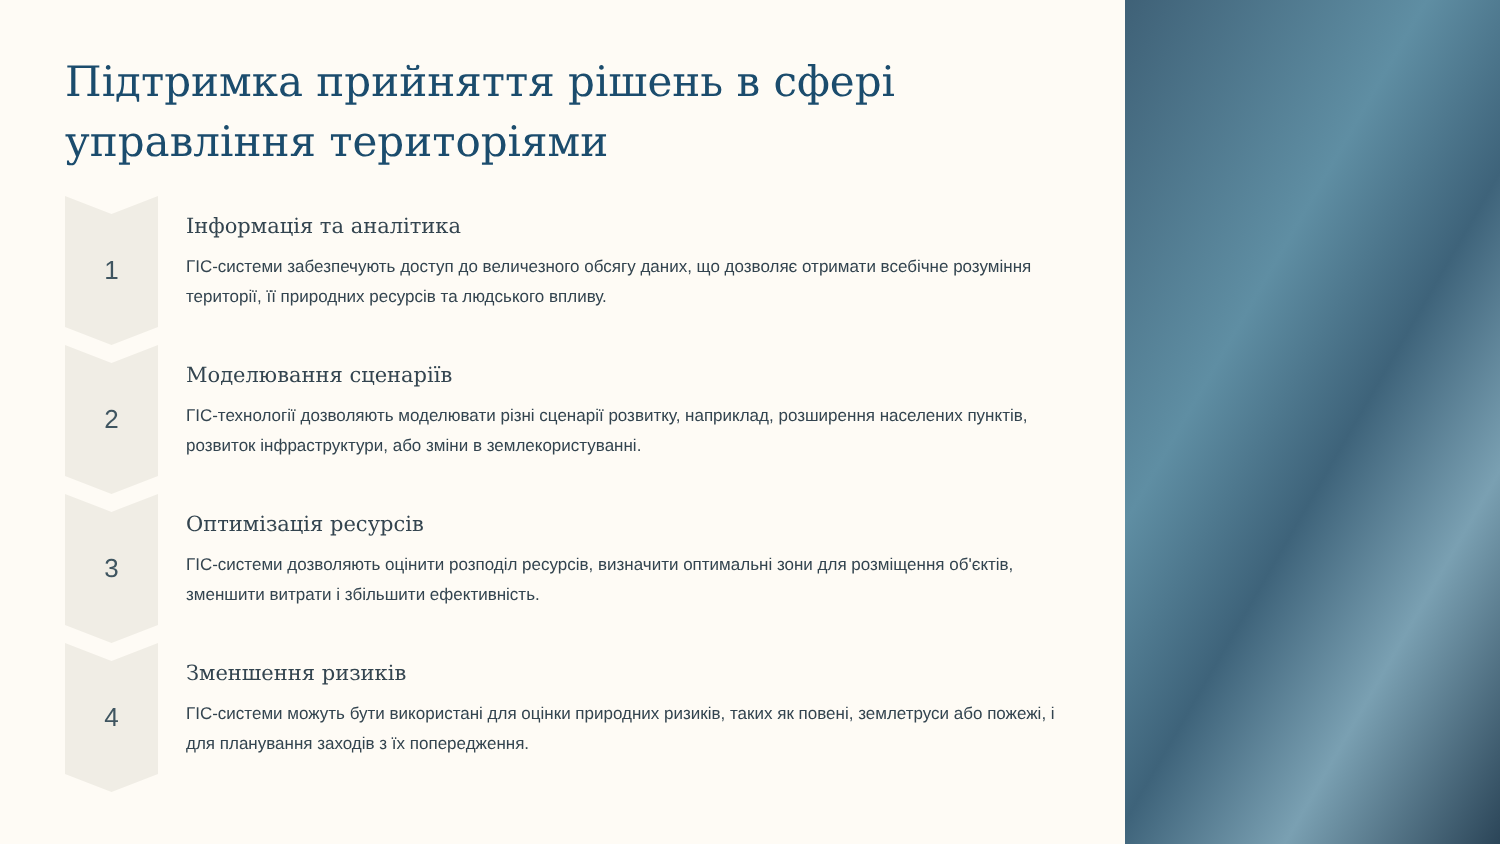Підтримка прийняття рішень в сфері
управління територіями
1
Інформація та аналітика
ГІС-системи забезпечують доступ до величезного обсягу даних, що дозволяє отримати всебічне розуміння території, її природних ресурсів та людського впливу.
2
Моделювання сценаріїв
ГІС-технології дозволяють моделювати різні сценарії розвитку, наприклад, розширення населених пунктів, розвиток інфраструктури, або зміни в землекористуванні.
3
Оптимізація ресурсів
ГІС-системи дозволяють оцінити розподіл ресурсів, визначити оптимальні зони для розміщення об'єктів, зменшити витрати і збільшити ефективність.
4
Зменшення ризиків
ГІС-системи можуть бути використані для оцінки природних ризиків, таких як повені, землетруси або пожежі, і для планування заходів з їх попередження.